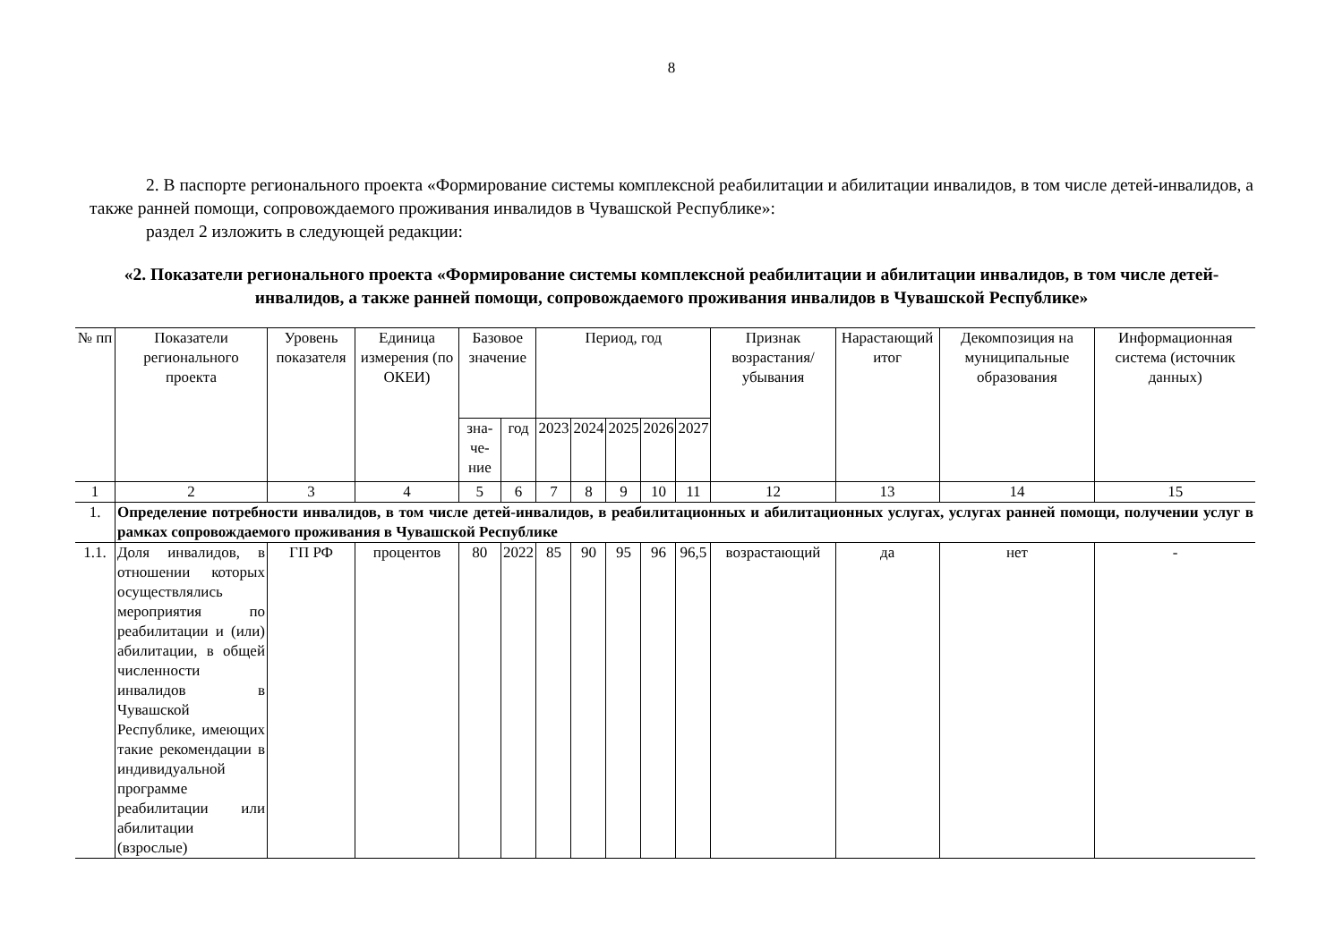8
2. В паспорте регионального проекта «Формирование системы комплексной реабилитации и абилитации инвалидов, в том числе детей-инвалидов, а также ранней помощи, сопровождаемого проживания инвалидов в Чувашской Республике»:
раздел 2 изложить в следующей редакции:
«2. Показатели регионального проекта «Формирование системы комплексной реабилитации и абилитации инвалидов, в том числе детей-инвалидов, а также ранней помощи, сопровождаемого проживания инвалидов в Чувашской Республике»
| № пп | Показатели регионального проекта | Уровень показателя | Единица измерения (по ОКЕИ) | Базовое значение | | Период, год | | | | | Признак возрастания/убывания | Нарастающий итог | Декомпозиция на муниципальные образования | Информационная система (источник данных) |
| --- | --- | --- | --- | --- | --- | --- | --- | --- | --- | --- | --- | --- | --- | --- |
| | | | | зна-че-ние | год | 2023 | 2024 | 2025 | 2026 | 2027 | | | | |
| 1 | 2 | 3 | 4 | 5 | 6 | 7 | 8 | 9 | 10 | 11 | 12 | 13 | 14 | 15 |
| 1. | Определение потребности инвалидов, в том числе детей-инвалидов, в реабилитационных и абилитационных услугах, услугах ранней помощи, получении услуг в рамках сопровождаемого проживания в Чувашской Республике | | | | | | | | | | | | | |
| 1.1. | Доля инвалидов, в отношении которых осуществлялись мероприятия по реабилитации и (или) абилитации, в общей численности инвалидов в Чувашской Республике, имеющих такие рекомендации в индивидуальной программе реабилитации или абилитации (взрослые) | ГП РФ | процентов | 80 | 2022 | 85 | 90 | 95 | 96 | 96,5 | возрастающий | да | нет | - |